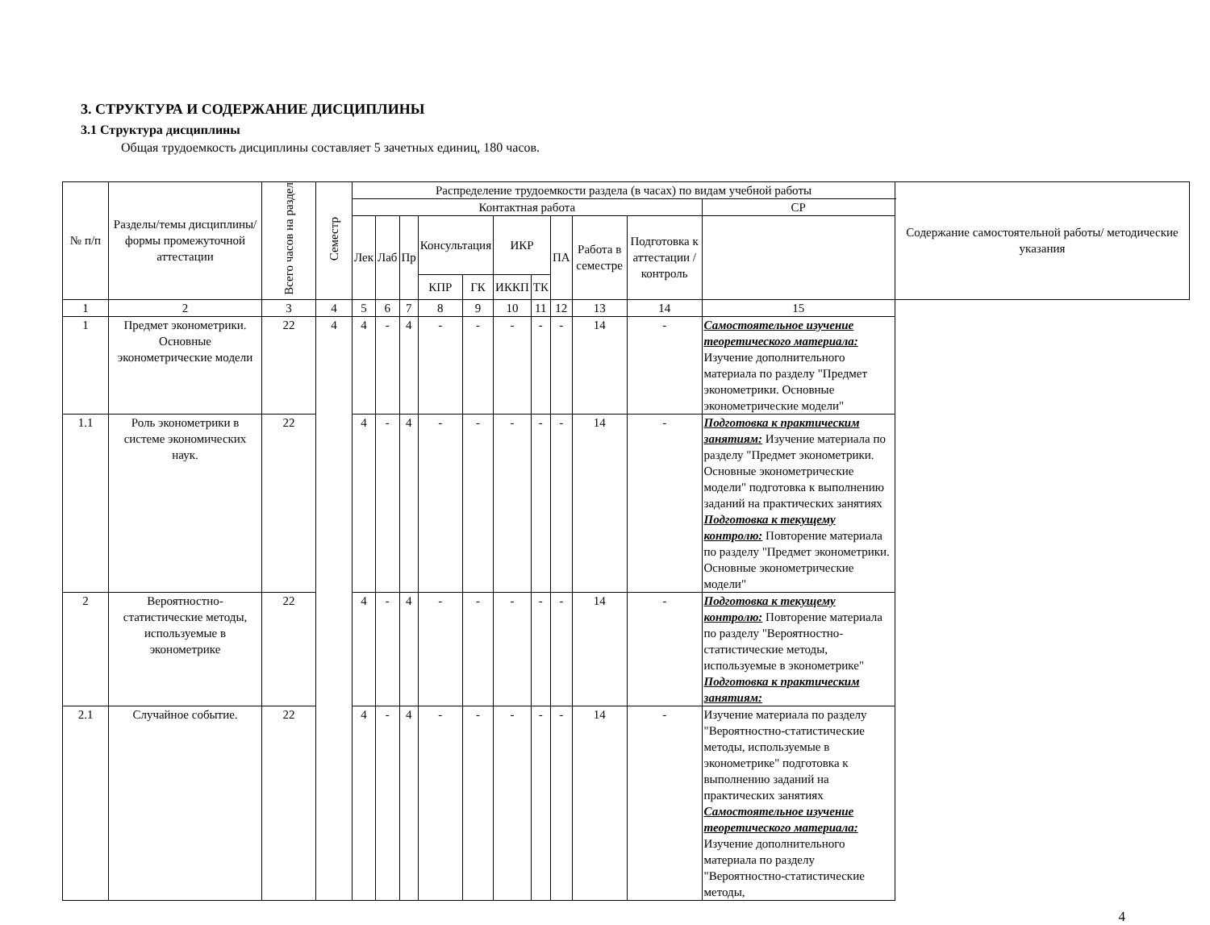3. СТРУКТУРА И СОДЕРЖАНИЕ ДИСЦИПЛИНЫ
3.1 Структура дисциплины
Общая трудоемкость дисциплины составляет 5 зачетных единиц, 180 часов.
| № п/п | Разделы/темы дисциплины/формы промежуточной аттестации | Всего часов на раздел | Семестр | Распределение трудоемкости раздела (в часах) по видам учебной работы | | | | | | | | | | | Содержание самостоятельной работы/ методические указания |
| --- | --- | --- | --- | --- | --- | --- | --- | --- | --- | --- | --- | --- | --- | --- | --- |
| | | | | Контактная работа | | | | | | | | | | СР | |
| | | | | Лек | Лаб | Пр | Консультация | | ИКР | | ПА | Работа в семестре | Подготовка к аттестации /контроль | | |
| | | | | | | | КПР | ГК | ИККП | ТК | | | | | |
| 1 | 2 | 3 | 4 | 5 | 6 | 7 | 8 | 9 | 10 | 11 | 12 | 13 | 14 | 15 | |
| 1 | Предмет эконометрики. Основные эконометрические модели | 22 | 4 | 4 | - | 4 | - | - | - | - | - | 14 | - | Самостоятельное изучение теоретического материала: Изучение дополнительного материала по разделу "Предмет эконометрики. Основные эконометрические модели" | |
| 1.1 | Роль эконометрики в системе экономических наук. | 22 | | 4 | - | 4 | - | - | - | - | - | 14 | - | Подготовка к практическим занятиям: Изучение материала по разделу "Предмет эконометрики. Основные эконометрические модели" подготовка к выполнению заданий на практических занятиях Подготовка к текущему контролю: Повторение материала по разделу "Предмет эконометрики. Основные эконометрические модели" | |
| 2 | Вероятностно-статистические методы, используемые в эконометрике | 22 | | 4 | - | 4 | - | - | - | - | - | 14 | - | Подготовка к текущему контролю: Повторение материала по разделу "Вероятностно-статистические методы, используемые в эконометрике" Подготовка к практическим занятиям: | |
| 2.1 | Случайное событие. | 22 | | 4 | - | 4 | - | - | - | - | - | 14 | - | Изучение материала по разделу "Вероятностно-статистические методы, используемые в эконометрике" подготовка к выполнению заданий на практических занятиях Самостоятельное изучение теоретического материала: Изучение дополнительного материала по разделу "Вероятностно-статистические методы, | |
4